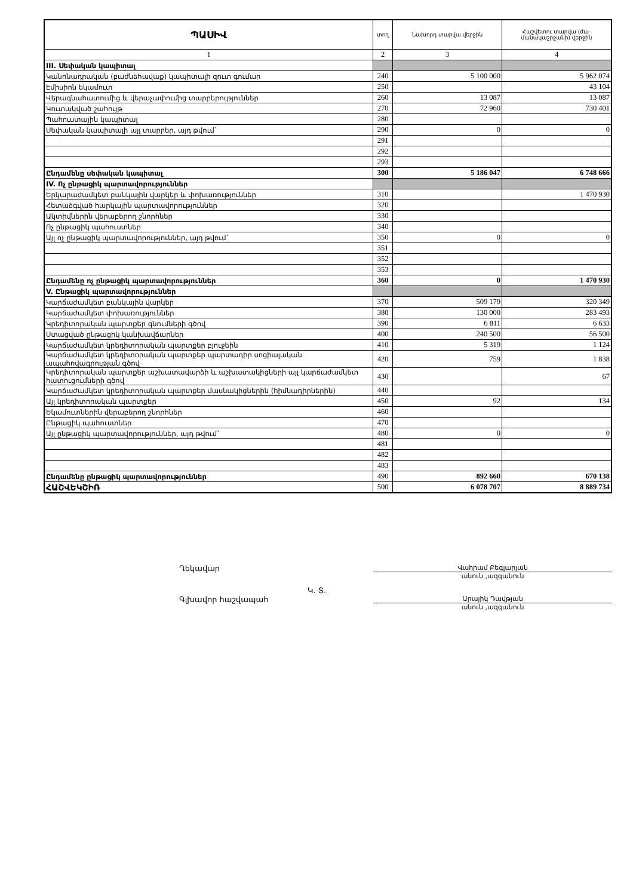| ՊԱՍԻՎ | տող | Նախորդ տարվա վերջին | Հաշվետու տարվա (ժա-մանակաշրջանի) վերջին |
| --- | --- | --- | --- |
| 1 | 2 | 3 | 4 |
| III. Սեփական կապիտալ | | | |
| Կանոնադրական (բաժնեհավաք) կապիտալի զուտ գումար | 240 | 5 100 000 | 5 962 074 |
| Էմիսիոն եկամուտ | 250 | | 43 104 |
| Վերագնահատումից և վերաչափումից տարբերություններ | 260 | 13 087 | 13 087 |
| Կուտակված շահույթ | 270 | 72 960 | 730 401 |
| Պահուստային կապիտալ | 280 | | |
| Սեփական կապիտալի այլ տարրեր, այդ թվում` | 290 | 0 | 0 |
| | 291 | | |
| | 292 | | |
| | 293 | | |
| Ընդամենը սեփական կապիտալ | 300 | 5 186 047 | 6 748 666 |
| IV. Ոչ ընթացիկ պարտավորություններ | | | |
| Երկարաժամկետ բանկային վարկեր և փոխառություններ | 310 | | 1 470 930 |
| Հետաձգված հարկային պարտավորություններ | 320 | | |
| Ակտիվներին վերաբերող շնորհներ | 330 | | |
| Ոչ ընթացիկ պահուստներ | 340 | | |
| Այլ ոչ ընթացիկ պարտավորություններ, այդ թվում` | 350 | 0 | 0 |
| | 351 | | |
| | 352 | | |
| | 353 | | |
| Ընդամենը ոչ ընթացիկ պարտավորություններ | 360 | 0 | 1 470 930 |
| V. Ընթացիկ պարտավորություններ | | | |
| Կարճաժամկետ բանկային վարկեր | 370 | 509 179 | 320 349 |
| Կարճաժամկետ փոխառություններ | 380 | 130 000 | 283 493 |
| Կրեդիտորական պարտքեր գնումների գծով | 390 | 6 811 | 6 633 |
| Ստացված ընթացիկ կանխավճարներ | 400 | 240 500 | 56 500 |
| Կարճաժամկետ կրեդիտորական պարտքեր բյուջեին | 410 | 5 319 | 1 124 |
| Կարճաժամկետ կրեդիտորական պարտքեր պարտադիր սոցիալական ապահովագրության գծով | 420 | 759 | 1 838 |
| Կրեդիտորական պարտքեր աշխատավարձի և աշխատակիցների այլ կարճաժամկետ հատուցումների գծով | 430 | | 67 |
| Կարճաժամկետ կրեդիտորական պարտքեր մասնակիցներին (հիմնադիրներին) | 440 | | |
| Այլ կրեդիտորական պարտքեր | 450 | 92 | 134 |
| Եկամուտներին վերաբերող շնորհներ | 460 | | |
| Ընթացիկ պահուստներ | 470 | | |
| Այլ ընթացիկ պարտավորություններ, այդ թվում` | 480 | 0 | 0 |
| | 481 | | |
| | 482 | | |
| | 483 | | |
| Ընդամենը ընթացիկ պարտավորություններ | 490 | 892 660 | 670 138 |
| ՀԱՇՎԵԿՇԻՌ | 500 | 6 078 707 | 8 889 734 |
Ղեկավար
Վահրամ Բեգլարյան
անուն ,ազգանուն
Կ. Տ.
Գլխավոր հաշվապահ
Արայիկ Դավթյան
անուն ,ազգանուն